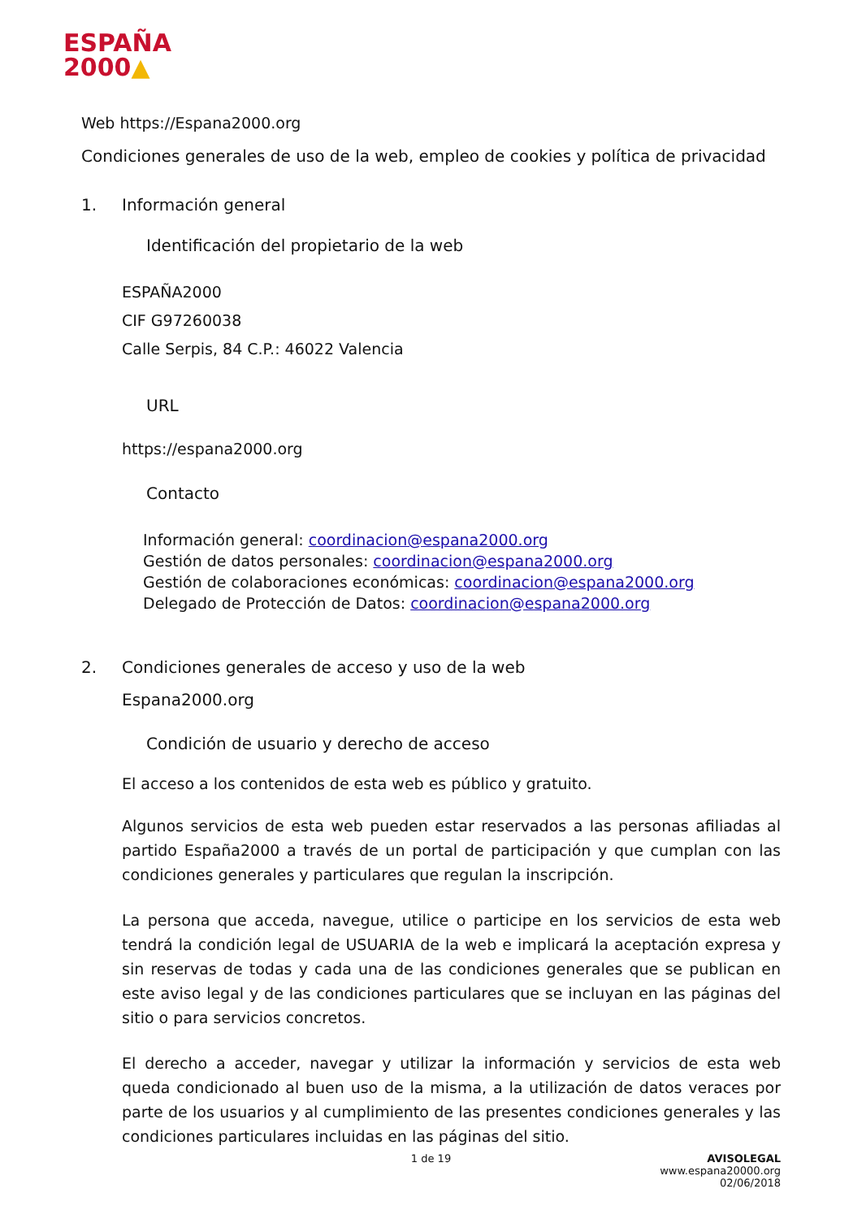ESPAÑA
2000▲
Web https://Espana2000.org
Condiciones generales de uso de la web, empleo de cookies y política de privacidad
1. Información general
Identificación del propietario de la web
ESPAÑA2000
CIF G97260038
Calle Serpis, 84 C.P.: 46022 Valencia
URL
https://espana2000.org
Contacto
Información general: coordinacion@espana2000.org
Gestión de datos personales: coordinacion@espana2000.org
Gestión de colaboraciones económicas: coordinacion@espana2000.org
Delegado de Protección de Datos: coordinacion@espana2000.org
2. Condiciones generales de acceso y uso de la web
Espana2000.org
Condición de usuario y derecho de acceso
El acceso a los contenidos de esta web es público y gratuito.
Algunos servicios de esta web pueden estar reservados a las personas afiliadas al partido España2000 a través de un portal de participación y que cumplan con las condiciones generales y particulares que regulan la inscripción.
La persona que acceda, navegue, utilice o participe en los servicios de esta web tendrá la condición legal de USUARIA de la web e implicará la aceptación expresa y sin reservas de todas y cada una de las condiciones generales que se publican en este aviso legal y de las condiciones particulares que se incluyan en las páginas del sitio o para servicios concretos.
El derecho a acceder, navegar y utilizar la información y servicios de esta web queda condicionado al buen uso de la misma, a la utilización de datos veraces por parte de los usuarios y al cumplimiento de las presentes condiciones generales y las condiciones particulares incluidas en las páginas del sitio.
1 de 19 AVISOLEGAL
www.espana20000.org
02/06/2018